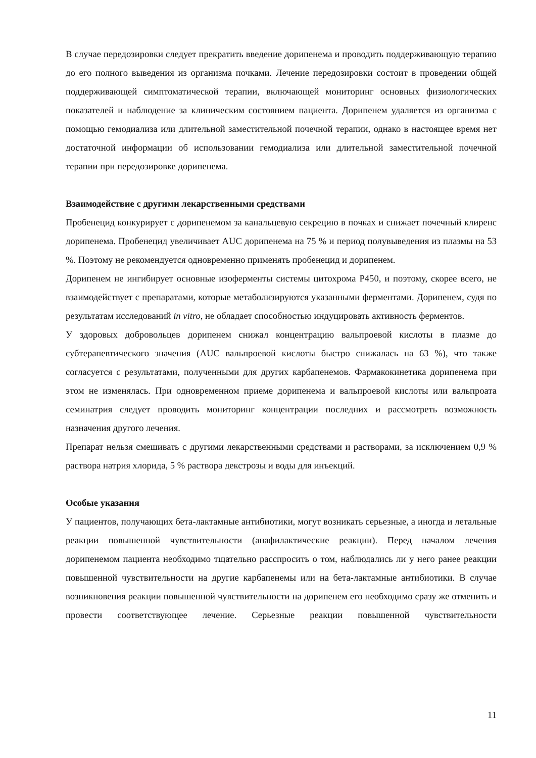В случае передозировки следует прекратить введение дорипенема и проводить поддерживающую терапию до его полного выведения из организма почками. Лечение передозировки состоит в проведении общей поддерживающей симптоматической терапии, включающей мониторинг основных физиологических показателей и наблюдение за клиническим состоянием пациента. Дорипенем удаляется из организма с помощью гемодиализа или длительной заместительной почечной терапии, однако в настоящее время нет достаточной информации об использовании гемодиализа или длительной заместительной почечной терапии при передозировке дорипенема.
Взаимодействие с другими лекарственными средствами
Пробенецид конкурирует с дорипенемом за канальцевую секрецию в почках и снижает почечный клиренс дорипенема. Пробенецид увеличивает AUC дорипенема на 75 % и период полувыведения из плазмы на 53 %. Поэтому не рекомендуется одновременно применять пробенецид и дорипенем.
Дорипенем не ингибирует основные изоферменты системы цитохрома P450, и поэтому, скорее всего, не взаимодействует с препаратами, которые метаболизируются указанными ферментами. Дорипенем, судя по результатам исследований in vitro, не обладает способностью индуцировать активность ферментов.
У здоровых добровольцев дорипенем снижал концентрацию вальпроевой кислоты в плазме до субтерапевтического значения (AUC вальпроевой кислоты быстро снижалась на 63 %), что также согласуется с результатами, полученными для других карбапенемов. Фармакокинетика дорипенема при этом не изменялась. При одновременном приеме дорипенема и вальпроевой кислоты или вальпроата семинатрия следует проводить мониторинг концентрации последних и рассмотреть возможность назначения другого лечения.
Препарат нельзя смешивать с другими лекарственными средствами и растворами, за исключением 0,9 % раствора натрия хлорида, 5 % раствора декстрозы и воды для инъекций.
Особые указания
У пациентов, получающих бета-лактамные антибиотики, могут возникать серьезные, а иногда и летальные реакции повышенной чувствительности (анафилактические реакции). Перед началом лечения дорипенемом пациента необходимо тщательно расспросить о том, наблюдались ли у него ранее реакции повышенной чувствительности на другие карбапенемы или на бета-лактамные антибиотики. В случае возникновения реакции повышенной чувствительности на дорипенем его необходимо сразу же отменить и провести соответствующее лечение. Серьезные реакции повышенной чувствительности
11